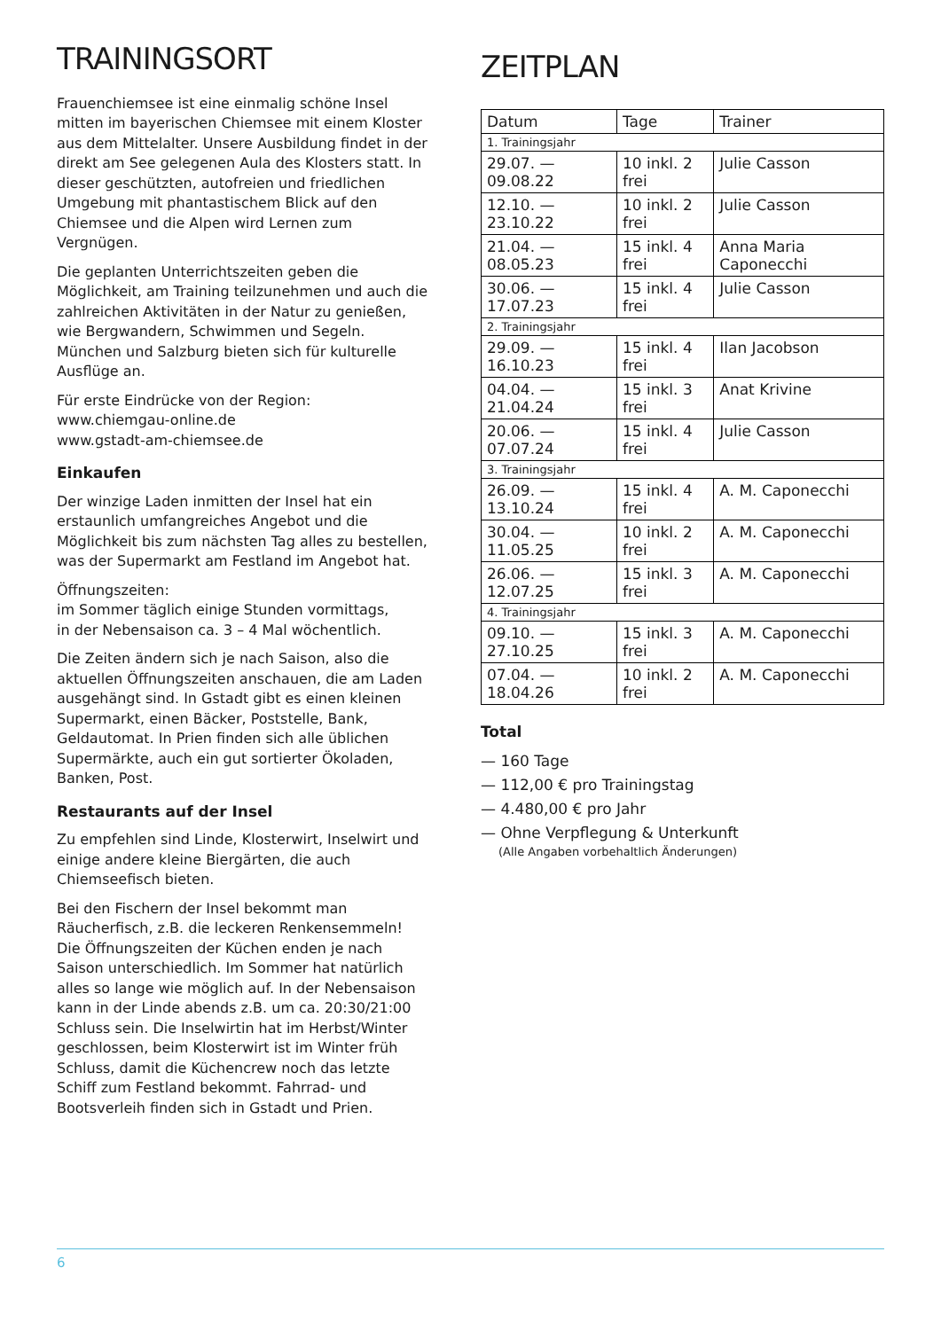TRAININGSORT
Frauenchiemsee ist eine einmalig schöne Insel mitten im bayerischen Chiemsee mit einem Kloster aus dem Mittelalter. Unsere Ausbildung findet in der direkt am See gelegenen Aula des Klosters statt. In dieser geschützten, autofreien und friedlichen Umgebung mit phantastischem Blick auf den Chiemsee und die Alpen wird Lernen zum Vergnügen.
Die geplanten Unterrichtszeiten geben die Möglichkeit, am Training teilzunehmen und auch die zahlreichen Aktivitäten in der Natur zu genießen, wie Bergwandern, Schwimmen und Segeln. München und Salzburg bieten sich für kulturelle Ausflüge an.
Für erste Eindrücke von der Region:
www.chiemgau-online.de
www.gstadt-am-chiemsee.de
Einkaufen
Der winzige Laden inmitten der Insel hat ein erstaunlich umfangreiches Angebot und die Möglichkeit bis zum nächsten Tag alles zu bestellen, was der Supermarkt am Festland im Angebot hat.
Öffnungszeiten:
im Sommer täglich einige Stunden vormittags,
in der Nebensaison ca. 3 – 4 Mal wöchentlich.
Die Zeiten ändern sich je nach Saison, also die aktuellen Öffnungszeiten anschauen, die am Laden ausgehängt sind. In Gstadt gibt es einen kleinen Supermarkt, einen Bäcker, Poststelle, Bank, Geldautomat. In Prien finden sich alle üblichen Supermärkte, auch ein gut sortierter Ökoladen, Banken, Post.
Restaurants auf der Insel
Zu empfehlen sind Linde, Klosterwirt, Inselwirt und einige andere kleine Biergärten, die auch Chiemseefisch bieten.
Bei den Fischern der Insel bekommt man Räucherfisch, z.B. die leckeren Renkensemmeln! Die Öffnungszeiten der Küchen enden je nach Saison unterschiedlich. Im Sommer hat natürlich alles so lange wie möglich auf. In der Nebensaison kann in der Linde abends z.B. um ca. 20:30/21:00 Schluss sein. Die Inselwirtin hat im Herbst/Winter geschlossen, beim Klosterwirt ist im Winter früh Schluss, damit die Küchencrew noch das letzte Schiff zum Festland bekommt. Fahrrad- und Bootsverleih finden sich in Gstadt und Prien.
ZEITPLAN
| Datum | Tage | Trainer |
| --- | --- | --- |
| 1. Trainingsjahr | | |
| 29.07. — 09.08.22 | 10 inkl. 2 frei | Julie Casson |
| 12.10. — 23.10.22 | 10 inkl. 2 frei | Julie Casson |
| 21.04. — 08.05.23 | 15 inkl. 4 frei | Anna Maria Caponecchi |
| 30.06. — 17.07.23 | 15 inkl. 4 frei | Julie Casson |
| 2. Trainingsjahr | | |
| 29.09. — 16.10.23 | 15 inkl. 4 frei | Ilan Jacobson |
| 04.04. — 21.04.24 | 15 inkl. 3 frei | Anat Krivine |
| 20.06. — 07.07.24 | 15 inkl. 4 frei | Julie Casson |
| 3. Trainingsjahr | | |
| 26.09. — 13.10.24 | 15 inkl. 4 frei | A. M. Caponecchi |
| 30.04. — 11.05.25 | 10 inkl. 2 frei | A. M. Caponecchi |
| 26.06. — 12.07.25 | 15 inkl. 3 frei | A. M. Caponecchi |
| 4. Trainingsjahr | | |
| 09.10. — 27.10.25 | 15 inkl. 3 frei | A. M. Caponecchi |
| 07.04. — 18.04.26 | 10 inkl. 2 frei | A. M. Caponecchi |
Total
— 160 Tage
— 112,00 € pro Trainingstag
— 4.480,00 € pro Jahr
— Ohne Verpflegung & Unterkunft
(Alle Angaben vorbehaltlich Änderungen)
6